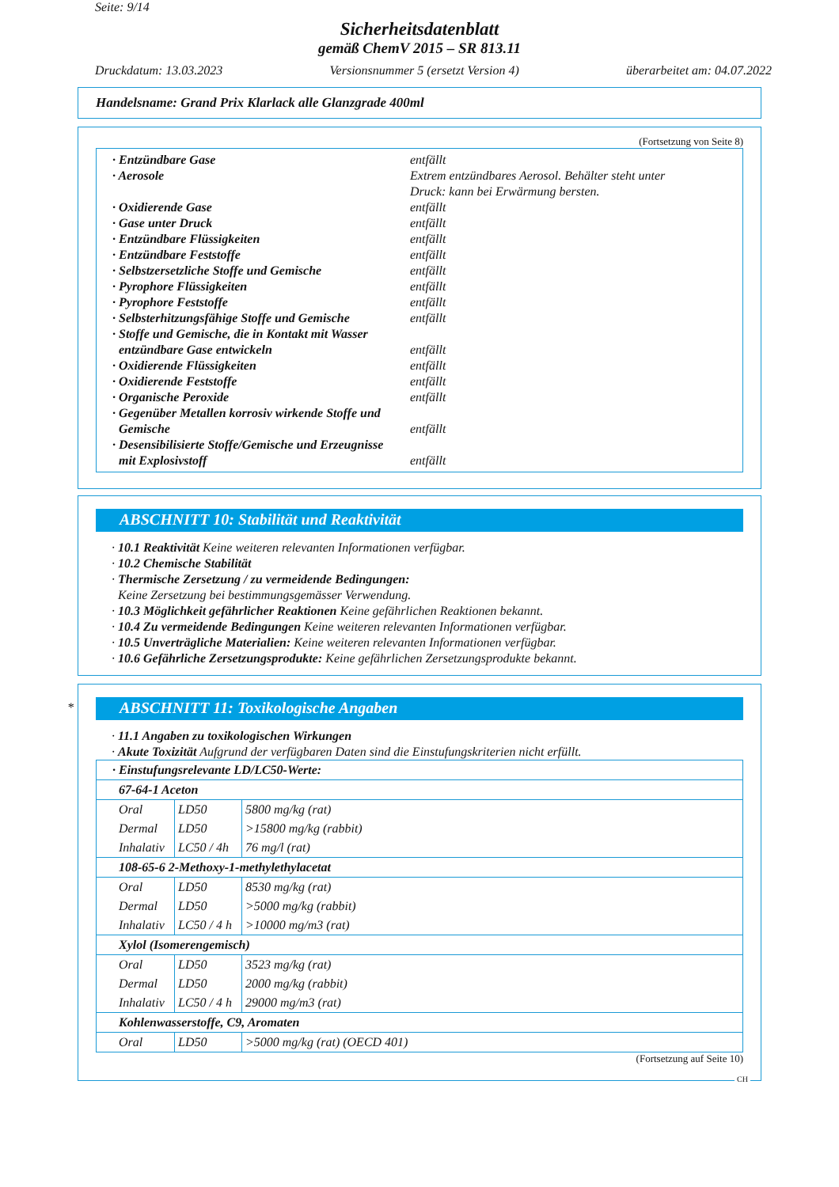Seite: 9/14
Sicherheitsdatenblatt
gemäß ChemV 2015 – SR 813.11
Druckdatum: 13.03.2023 Versionsnummer 5 (ersetzt Version 4) überarbeitet am: 04.07.2022
Handelsname: Grand Prix Klarlack alle Glanzgrade 400ml
(Fortsetzung von Seite 8)
· Entzündbare Gase entfällt
· Aerosole Extrem entzündbares Aerosol. Behälter steht unter
Druck: kann bei Erwärmung bersten.
· Oxidierende Gase entfällt
· Gase unter Druck entfällt
· Entzündbare Flüssigkeiten entfällt
· Entzündbare Feststoffe entfällt
· Selbstzersetzliche Stoffe und Gemische entfällt
· Pyrophore Flüssigkeiten entfällt
· Pyrophore Feststoffe entfällt
· Selbsterhitzungsfähige Stoffe und Gemische entfällt
· Stoffe und Gemische, die in Kontakt mit Wasser
entzündbare Gase entwickeln
entfällt
· Oxidierende Flüssigkeiten entfällt
· Oxidierende Feststoffe entfällt
· Organische Peroxide entfällt
· Gegenüber Metallen korrosiv wirkende Stoffe und
Gemische
entfällt
· Desensibilisierte Stoffe/Gemische und Erzeugnisse
mit Explosivstoff
entfällt
ABSCHNITT 10: Stabilität und Reaktivität
· 10.1 Reaktivität Keine weiteren relevanten Informationen verfügbar.
· 10.2 Chemische Stabilität
· Thermische Zersetzung / zu vermeidende Bedingungen:
Keine Zersetzung bei bestimmungsgemässer Verwendung.
· 10.3 Möglichkeit gefährlicher Reaktionen Keine gefährlichen Reaktionen bekannt.
· 10.4 Zu vermeidende Bedingungen Keine weiteren relevanten Informationen verfügbar.
· 10.5 Unverträgliche Materialien: Keine weiteren relevanten Informationen verfügbar.
· 10.6 Gefährliche Zersetzungsprodukte: Keine gefährlichen Zersetzungsprodukte bekannt.
*
ABSCHNITT 11: Toxikologische Angaben
· 11.1 Angaben zu toxikologischen Wirkungen
· Akute Toxizität Aufgrund der verfügbaren Daten sind die Einstufungskriterien nicht erfüllt.
| · Einstufungsrelevante LD/LC50-Werte: | | |
| 67-64-1 Aceton | | |
| Oral | LD50 | 5800 mg/kg (rat) |
| Dermal | LD50 | >15800 mg/kg (rabbit) |
| Inhalativ | LC50 / 4h | 76 mg/l (rat) |
| 108-65-6 2-Methoxy-1-methylethylacetat | | |
| Oral | LD50 | 8530 mg/kg (rat) |
| Dermal | LD50 | >5000 mg/kg (rabbit) |
| Inhalativ | LC50 / 4 h | >10000 mg/m3 (rat) |
| Xylol (Isomerengemisch) | | |
| Oral | LD50 | 3523 mg/kg (rat) |
| Dermal | LD50 | 2000 mg/kg (rabbit) |
| Inhalativ | LC50 / 4 h | 29000 mg/m3 (rat) |
| Kohlenwasserstoffe, C9, Aromaten | | |
| Oral | LD50 | >5000 mg/kg (rat) (OECD 401) |
(Fortsetzung auf Seite 10)
CH